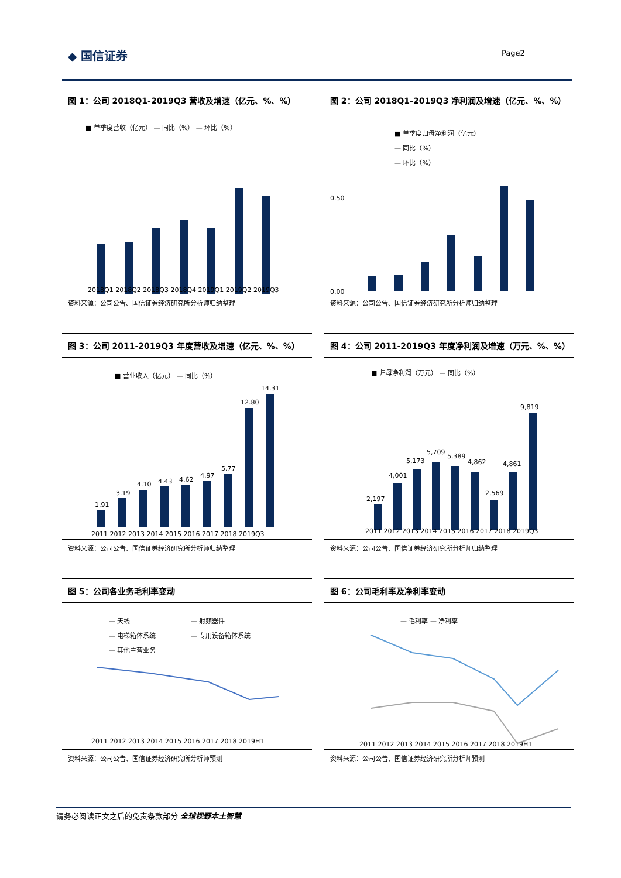◆ 国信证券 Page2
图 1：公司 2018Q1-2019Q3 营收及增速（亿元、%、%）
■ 单季度营收（亿元） — 同比（%） — 环比（%）
2018Q1 2018Q2 2018Q3 2018Q4 2019Q1 2019Q2 2019Q3
资料来源：公司公告、国信证券经济研究所分析师归纳整理
图 2：公司 2018Q1-2019Q3 净利润及增速（亿元、%、%）
■ 单季度归母净利润（亿元）
— 同比（%）
— 环比（%）
0.50
0.00
资料来源：公司公告、国信证券经济研究所分析师归纳整理
图 3：公司 2011-2019Q3 年度营收及增速（亿元、%、%）
■ 营业收入（亿元） — 同比（%）
1.91
3.19
4.10
4.43
4.62
4.97
5.77
12.80
14.31
2011 2012 2013 2014 2015 2016 2017 2018 2019Q3
资料来源：公司公告、国信证券经济研究所分析师归纳整理
图 4：公司 2011-2019Q3 年度净利润及增速（万元、%、%）
■ 归母净利润（万元） — 同比（%）
2,197
4,001
5,173
5,709
5,389
4,862
2,569
4,861
9,819
2011 2012 2013 2014 2015 2016 2017 2018 2019Q3
资料来源：公司公告、国信证券经济研究所分析师归纳整理
图 5：公司各业务毛利率变动
— 天线
— 射频器件
— 电梯箱体系统
— 专用设备箱体系统
— 其他主营业务
2011 2012 2013 2014 2015 2016 2017 2018 2019H1
资料来源：公司公告、国信证券经济研究所分析师预测
图 6：公司毛利率及净利率变动
— 毛利率 — 净利率
2011 2012 2013 2014 2015 2016 2017 2018 2019H1
资料来源：公司公告、国信证券经济研究所分析师预测
请务必阅读正文之后的免责条款部分 全球视野本土智慧